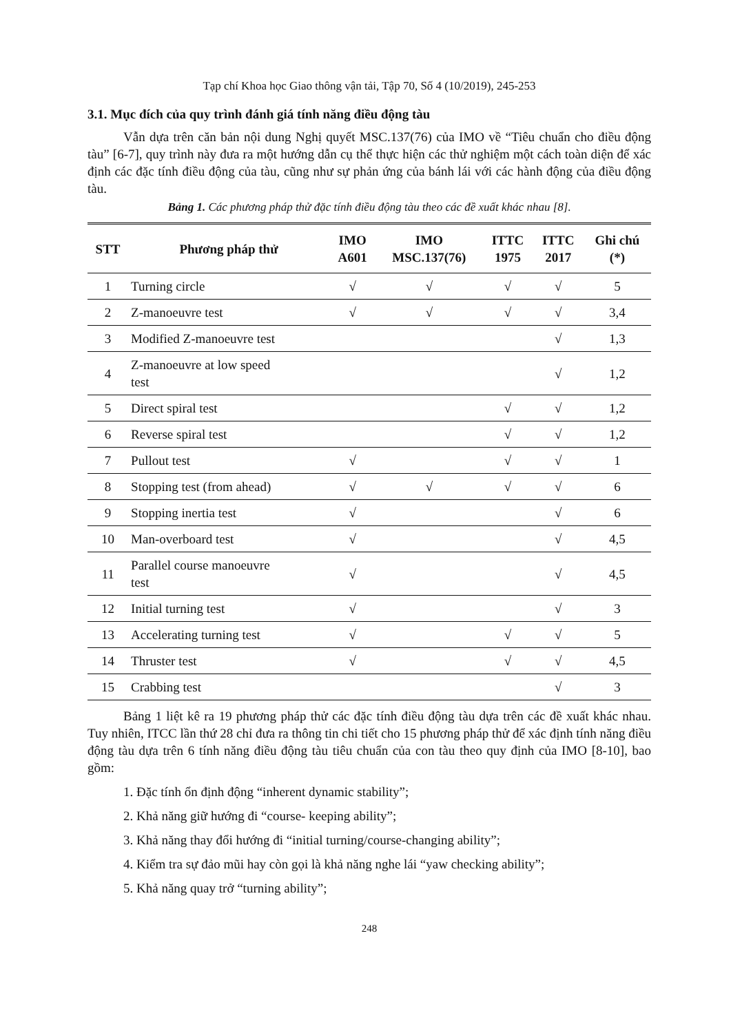Tạp chí Khoa học Giao thông vận tải, Tập 70, Số 4 (10/2019), 245-253
3.1. Mục đích của quy trình đánh giá tính năng điều động tàu
Vẫn dựa trên căn bản nội dung Nghị quyết MSC.137(76) của IMO về “Tiêu chuẩn cho điều động tàu” [6-7], quy trình này đưa ra một hướng dẫn cụ thể thực hiện các thử nghiệm một cách toàn diện để xác định các đặc tính điều động của tàu, cũng như sự phản ứng của bánh lái với các hành động của điều động tàu.
Bảng 1. Các phương pháp thử đặc tính điều động tàu theo các đề xuất khác nhau [8].
| STT | Phương pháp thử | IMO A601 | IMO MSC.137(76) | ITTC 1975 | ITTC 2017 | Ghi chú (*) |
| --- | --- | --- | --- | --- | --- | --- |
| 1 | Turning circle | √ | √ | √ | √ | 5 |
| 2 | Z-manoeuvre test | √ | √ | √ | √ | 3,4 |
| 3 | Modified Z-manoeuvre test | | | | √ | 1,3 |
| 4 | Z-manoeuvre at low speed test | | | | √ | 1,2 |
| 5 | Direct spiral test | | | √ | √ | 1,2 |
| 6 | Reverse spiral test | | | √ | √ | 1,2 |
| 7 | Pullout test | √ | | √ | √ | 1 |
| 8 | Stopping test (from ahead) | √ | √ | √ | √ | 6 |
| 9 | Stopping inertia test | √ | | | √ | 6 |
| 10 | Man-overboard test | √ | | | √ | 4,5 |
| 11 | Parallel course manoeuvre test | √ | | | √ | 4,5 |
| 12 | Initial turning test | √ | | | √ | 3 |
| 13 | Accelerating turning test | √ | | √ | √ | 5 |
| 14 | Thruster test | √ | | √ | √ | 4,5 |
| 15 | Crabbing test | | | | √ | 3 |
Bảng 1 liệt kê ra 19 phương pháp thử các đặc tính điều động tàu dựa trên các đề xuất khác nhau. Tuy nhiên, ITCC lần thứ 28 chỉ đưa ra thông tin chi tiết cho 15 phương pháp thử để xác định tính năng điều động tàu dựa trên 6 tính năng điều động tàu tiêu chuẩn của con tàu theo quy định của IMO [8-10], bao gồm:
1. Đặc tính ổn định động “inherent dynamic stability”;
2. Khả năng giữ hướng đi “course- keeping ability”;
3. Khả năng thay đổi hướng đi “initial turning/course-changing ability”;
4. Kiểm tra sự đảo mũi hay còn gọi là khả năng nghe lái “yaw checking ability”;
5. Khả năng quay trở “turning ability”;
248